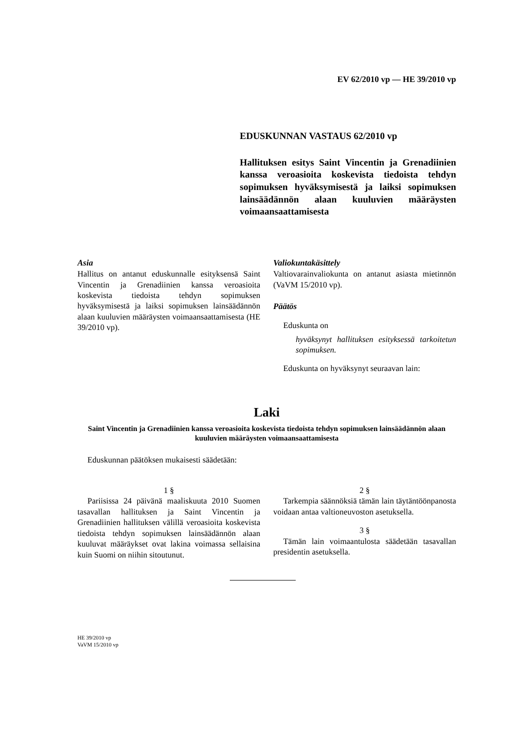EV 62/2010 vp — HE 39/2010 vp
EDUSKUNNAN VASTAUS 62/2010 vp
Hallituksen esitys Saint Vincentin ja Grenadiinien kanssa veroasioita koskevista tiedoista tehdyn sopimuksen hyväksymisestä ja laiksi sopimuksen lainsäädännön alaan kuuluvien määräysten voimaansaattamisesta
Asia
Hallitus on antanut eduskunnalle esityksensä Saint Vincentin ja Grenadiinien kanssa veroasioita koskevista tiedoista tehdyn sopimuksen hyväksymisestä ja laiksi sopimuksen lainsäädännön alaan kuuluvien määräysten voimaansaattamisesta (HE 39/2010 vp).
Valiokuntakäsittely
Valtiovarainvaliokunta on antanut asiasta mietinnön (VaVM 15/2010 vp).
Päätös
Eduskunta on
hyväksynyt hallituksen esityksessä tarkoitetun sopimuksen.
Eduskunta on hyväksynyt seuraavan lain:
Laki
Saint Vincentin ja Grenadiinien kanssa veroasioita koskevista tiedoista tehdyn sopimuksen lainsäädännön alaan kuuluvien määräysten voimaansaattamisesta
Eduskunnan päätöksen mukaisesti säädetään:
1 §
Pariisissa 24 päivänä maaliskuuta 2010 Suomen tasavallan hallituksen ja Saint Vincentin ja Grenadiinien hallituksen välillä veroasioita koskevista tiedoista tehdyn sopimuksen lainsäädännön alaan kuuluvat määräykset ovat lakina voimassa sellaisina kuin Suomi on niihin sitoutunut.
2 §
Tarkempia säännöksiä tämän lain täytäntöönpanosta voidaan antaa valtioneuvoston asetuksella.
3 §
Tämän lain voimaantulosta säädetään tasavallan presidentin asetuksella.
HE 39/2010 vp
VaVM 15/2010 vp